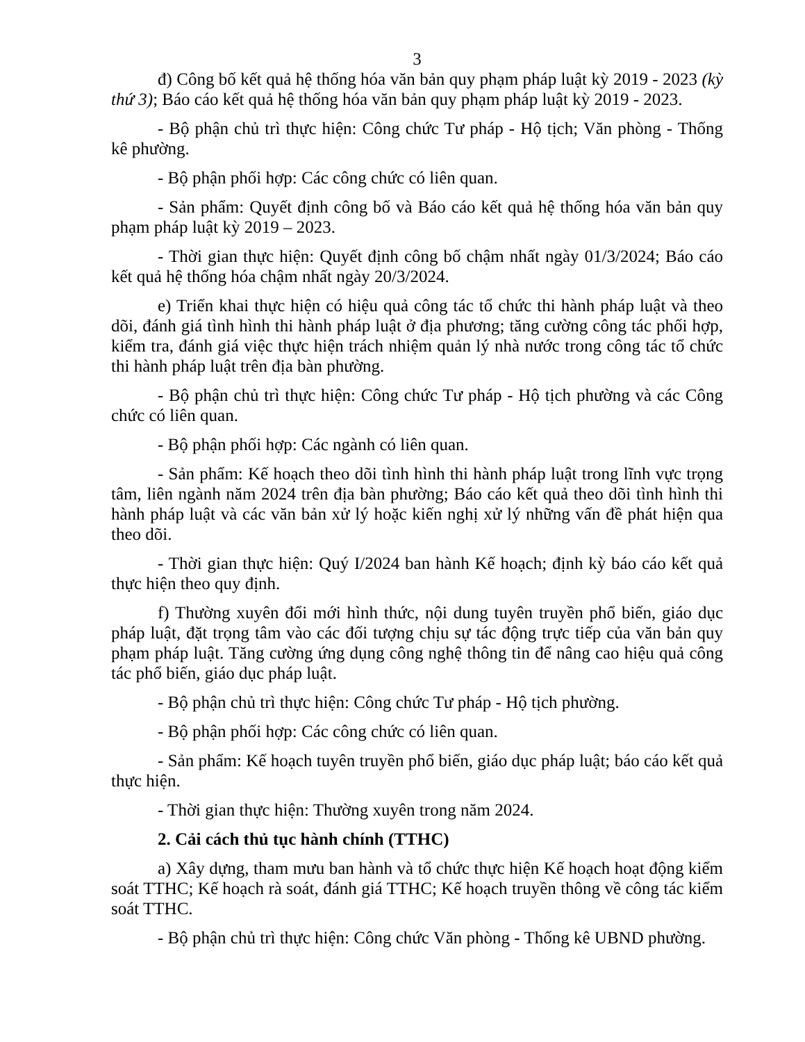3
đ) Công bố kết quả hệ thống hóa văn bản quy phạm pháp luật kỳ 2019 - 2023 (kỳ thứ 3); Báo cáo kết quả hệ thống hóa văn bản quy phạm pháp luật kỳ 2019 - 2023.
- Bộ phận chủ trì thực hiện: Công chức Tư pháp - Hộ tịch; Văn phòng - Thống kê phường.
- Bộ phận phối hợp: Các công chức có liên quan.
- Sản phẩm: Quyết định công bố và Báo cáo kết quả hệ thống hóa văn bản quy phạm pháp luật kỳ 2019 – 2023.
- Thời gian thực hiện: Quyết định công bố chậm nhất ngày 01/3/2024; Báo cáo kết quả hệ thống hóa chậm nhất ngày 20/3/2024.
e) Triển khai thực hiện có hiệu quả công tác tổ chức thi hành pháp luật và theo dõi, đánh giá tình hình thi hành pháp luật ở địa phương; tăng cường công tác phối hợp, kiểm tra, đánh giá việc thực hiện trách nhiệm quản lý nhà nước trong công tác tổ chức thi hành pháp luật trên địa bàn phường.
- Bộ phận chủ trì thực hiện: Công chức Tư pháp - Hộ tịch phường và các Công chức có liên quan.
- Bộ phận phối hợp: Các ngành có liên quan.
- Sản phẩm: Kế hoạch theo dõi tình hình thi hành pháp luật trong lĩnh vực trọng tâm, liên ngành năm 2024 trên địa bàn phường; Báo cáo kết quả theo dõi tình hình thi hành pháp luật và các văn bản xử lý hoặc kiến nghị xử lý những vấn đề phát hiện qua theo dõi.
- Thời gian thực hiện: Quý I/2024 ban hành Kế hoạch; định kỳ báo cáo kết quả thực hiện theo quy định.
f) Thường xuyên đổi mới hình thức, nội dung tuyên truyền phổ biến, giáo dục pháp luật, đặt trọng tâm vào các đối tượng chịu sự tác động trực tiếp của văn bản quy phạm pháp luật. Tăng cường ứng dụng công nghệ thông tin để nâng cao hiệu quả công tác phổ biến, giáo dục pháp luật.
- Bộ phận chủ trì thực hiện: Công chức Tư pháp - Hộ tịch phường.
- Bộ phận phối hợp: Các công chức có liên quan.
- Sản phẩm: Kế hoạch tuyên truyền phổ biến, giáo dục pháp luật; báo cáo kết quả thực hiện.
- Thời gian thực hiện: Thường xuyên trong năm 2024.
2. Cải cách thủ tục hành chính (TTHC)
a) Xây dựng, tham mưu ban hành và tổ chức thực hiện Kế hoạch hoạt động kiểm soát TTHC; Kế hoạch rà soát, đánh giá TTHC; Kế hoạch truyền thông về công tác kiểm soát TTHC.
- Bộ phận chủ trì thực hiện: Công chức Văn phòng - Thống kê UBND phường.